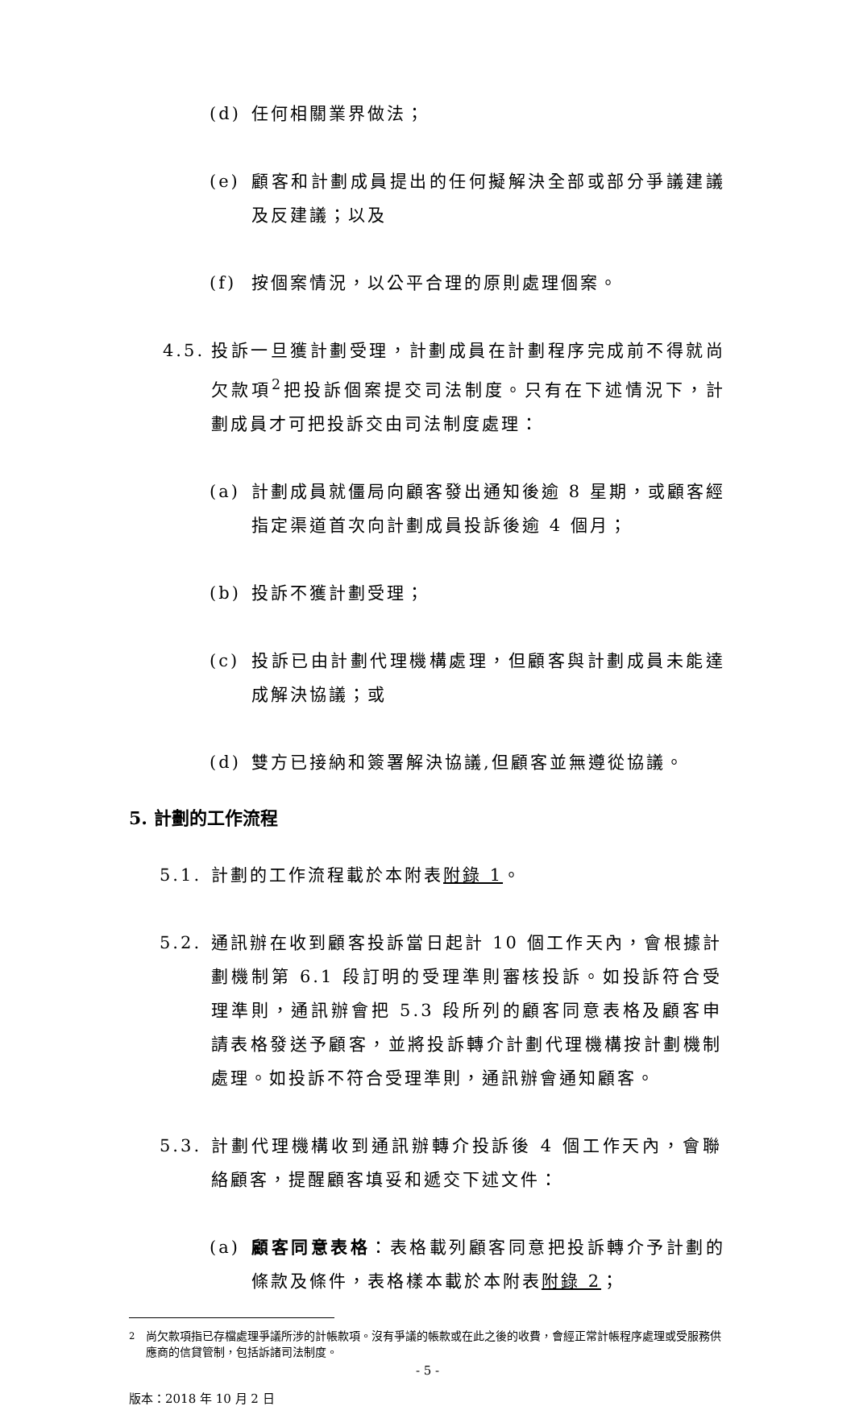(d) 任何相關業界做法；
(e) 顧客和計劃成員提出的任何擬解決全部或部分爭議建議及反建議；以及
(f) 按個案情況，以公平合理的原則處理個案。
4.5. 投訴一旦獲計劃受理，計劃成員在計劃程序完成前不得就尚欠款項<sup>2</sup>把投訴個案提交司法制度。只有在下述情況下，計劃成員才可把投訴交由司法制度處理：
(a) 計劃成員就僵局向顧客發出通知後逾 8 星期，或顧客經指定渠道首次向計劃成員投訴後逾 4 個月；
(b) 投訴不獲計劃受理；
(c) 投訴已由計劃代理機構處理，但顧客與計劃成員未能達成解決協議；或
(d) 雙方已接納和簽署解決協議,但顧客並無遵從協議。
5. 計劃的工作流程
5.1. 計劃的工作流程載於本附表附錄 1。
5.2. 通訊辦在收到顧客投訴當日起計 10 個工作天內，會根據計劃機制第 6.1 段訂明的受理準則審核投訴。如投訴符合受理準則，通訊辦會把 5.3 段所列的顧客同意表格及顧客申請表格發送予顧客，並將投訴轉介計劃代理機構按計劃機制處理。如投訴不符合受理準則，通訊辦會通知顧客。
5.3. 計劃代理機構收到通訊辦轉介投訴後 4 個工作天內，會聯絡顧客，提醒顧客填妥和遞交下述文件：
(a) 顧客同意表格：表格載列顧客同意把投訴轉介予計劃的條款及條件，表格樣本載於本附表附錄 2；
<sup>2</sup> 尚欠款項指已存檔處理爭議所涉的計帳款項。沒有爭議的帳款或在此之後的收費，會經正常計帳程序處理或受服務供應商的信貸管制，包括訴諸司法制度。
- 5 -
版本：2018 年 10 月 2 日